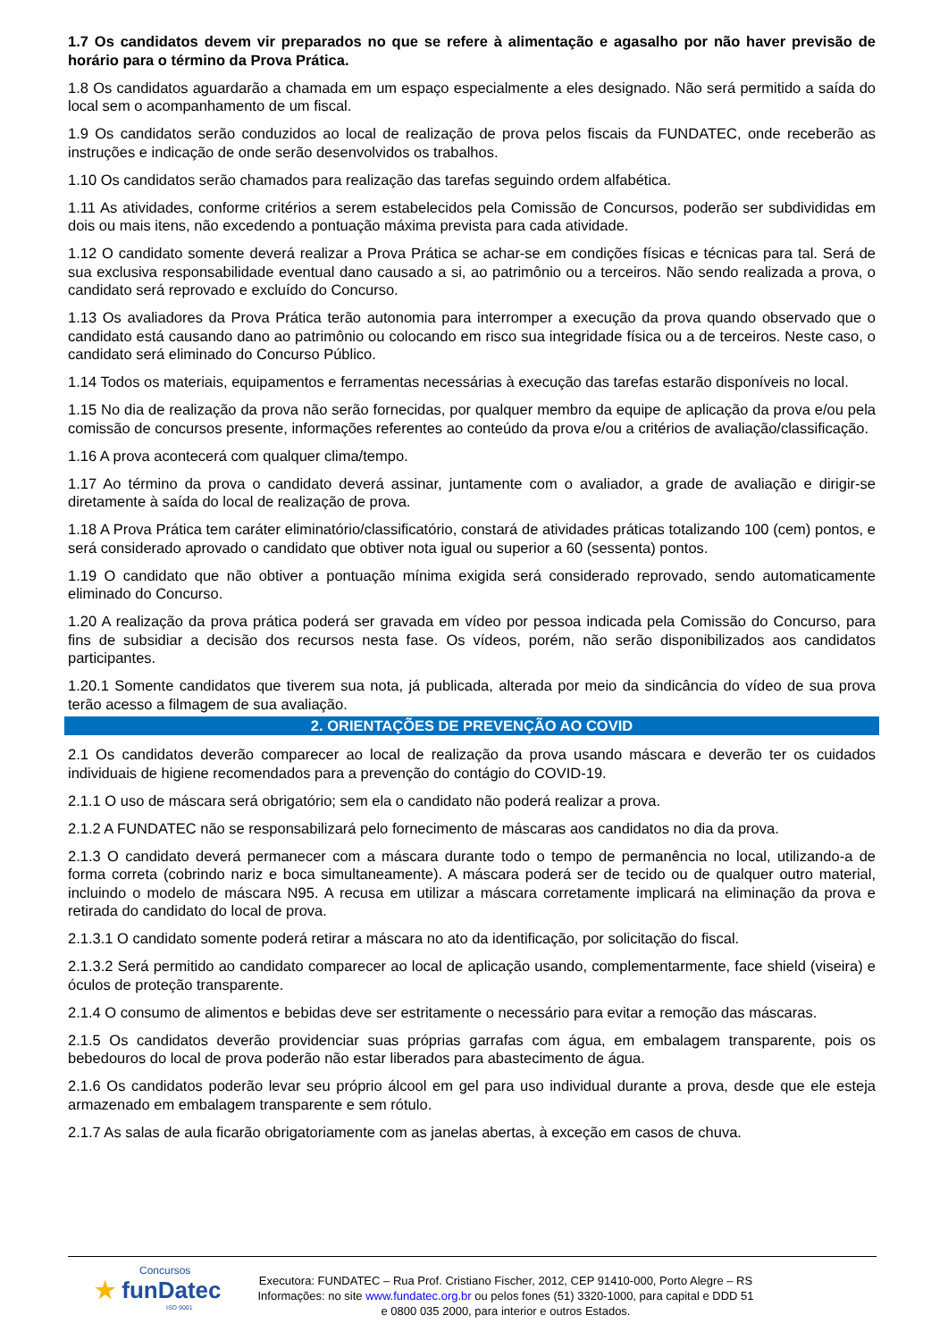1.7 Os candidatos devem vir preparados no que se refere à alimentação e agasalho por não haver previsão de horário para o término da Prova Prática.
1.8 Os candidatos aguardarão a chamada em um espaço especialmente a eles designado. Não será permitido a saída do local sem o acompanhamento de um fiscal.
1.9 Os candidatos serão conduzidos ao local de realização de prova pelos fiscais da FUNDATEC, onde receberão as instruções e indicação de onde serão desenvolvidos os trabalhos.
1.10 Os candidatos serão chamados para realização das tarefas seguindo ordem alfabética.
1.11 As atividades, conforme critérios a serem estabelecidos pela Comissão de Concursos, poderão ser subdivididas em dois ou mais itens, não excedendo a pontuação máxima prevista para cada atividade.
1.12 O candidato somente deverá realizar a Prova Prática se achar-se em condições físicas e técnicas para tal. Será de sua exclusiva responsabilidade eventual dano causado a si, ao patrimônio ou a terceiros. Não sendo realizada a prova, o candidato será reprovado e excluído do Concurso.
1.13 Os avaliadores da Prova Prática terão autonomia para interromper a execução da prova quando observado que o candidato está causando dano ao patrimônio ou colocando em risco sua integridade física ou a de terceiros. Neste caso, o candidato será eliminado do Concurso Público.
1.14 Todos os materiais, equipamentos e ferramentas necessárias à execução das tarefas estarão disponíveis no local.
1.15 No dia de realização da prova não serão fornecidas, por qualquer membro da equipe de aplicação da prova e/ou pela comissão de concursos presente, informações referentes ao conteúdo da prova e/ou a critérios de avaliação/classificação.
1.16 A prova acontecerá com qualquer clima/tempo.
1.17 Ao término da prova o candidato deverá assinar, juntamente com o avaliador, a grade de avaliação e dirigir-se diretamente à saída do local de realização de prova.
1.18 A Prova Prática tem caráter eliminatório/classificatório, constará de atividades práticas totalizando 100 (cem) pontos, e será considerado aprovado o candidato que obtiver nota igual ou superior a 60 (sessenta) pontos.
1.19 O candidato que não obtiver a pontuação mínima exigida será considerado reprovado, sendo automaticamente eliminado do Concurso.
1.20 A realização da prova prática poderá ser gravada em vídeo por pessoa indicada pela Comissão do Concurso, para fins de subsidiar a decisão dos recursos nesta fase. Os vídeos, porém, não serão disponibilizados aos candidatos participantes.
1.20.1 Somente candidatos que tiverem sua nota, já publicada, alterada por meio da sindicância do vídeo de sua prova terão acesso a filmagem de sua avaliação.
2. ORIENTAÇÕES DE PREVENÇÃO AO COVID
2.1 Os candidatos deverão comparecer ao local de realização da prova usando máscara e deverão ter os cuidados individuais de higiene recomendados para a prevenção do contágio do COVID-19.
2.1.1 O uso de máscara será obrigatório; sem ela o candidato não poderá realizar a prova.
2.1.2 A FUNDATEC não se responsabilizará pelo fornecimento de máscaras aos candidatos no dia da prova.
2.1.3 O candidato deverá permanecer com a máscara durante todo o tempo de permanência no local, utilizando-a de forma correta (cobrindo nariz e boca simultaneamente). A máscara poderá ser de tecido ou de qualquer outro material, incluindo o modelo de máscara N95. A recusa em utilizar a máscara corretamente implicará na eliminação da prova e retirada do candidato do local de prova.
2.1.3.1 O candidato somente poderá retirar a máscara no ato da identificação, por solicitação do fiscal.
2.1.3.2 Será permitido ao candidato comparecer ao local de aplicação usando, complementarmente, face shield (viseira) e óculos de proteção transparente.
2.1.4 O consumo de alimentos e bebidas deve ser estritamente o necessário para evitar a remoção das máscaras.
2.1.5 Os candidatos deverão providenciar suas próprias garrafas com água, em embalagem transparente, pois os bebedouros do local de prova poderão não estar liberados para abastecimento de água.
2.1.6 Os candidatos poderão levar seu próprio álcool em gel para uso individual durante a prova, desde que ele esteja armazenado em embalagem transparente e sem rótulo.
2.1.7 As salas de aula ficarão obrigatoriamente com as janelas abertas, à exceção em casos de chuva.
Concursos
★ funDatec
ISO 9001
Executora: FUNDATEC – Rua Prof. Cristiano Fischer, 2012, CEP 91410-000, Porto Alegre – RS
Informações: no site www.fundatec.org.br ou pelos fones (51) 3320-1000, para capital e DDD 51
e 0800 035 2000, para interior e outros Estados.